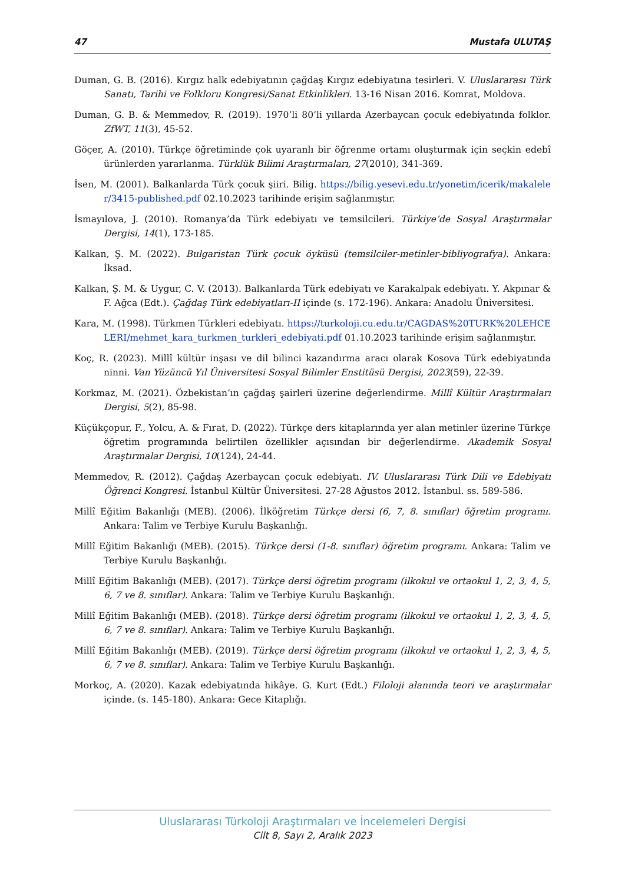47 Mustafa ULUTAŞ
Duman, G. B. (2016). Kırgız halk edebiyatının çağdaş Kırgız edebiyatına tesirleri. V. Uluslararası Türk Sanatı, Tarihi ve Folkloru Kongresi/Sanat Etkinlikleri. 13-16 Nisan 2016. Komrat, Moldova.
Duman, G. B. & Memmedov, R. (2019). 1970’li 80’li yıllarda Azerbaycan çocuk edebiyatında folklor. ZfWT, 11(3), 45-52.
Göçer, A. (2010). Türkçe öğretiminde çok uyaranlı bir öğrenme ortamı oluşturmak için seçkin edebî ürünlerden yararlanma. Türklük Bilimi Araştırmaları, 27(2010), 341-369.
İsen, M. (2001). Balkanlarda Türk çocuk şiiri. Bilig. https://bilig.yesevi.edu.tr/yonetim/icerik/makaleler/3415-published.pdf 02.10.2023 tarihinde erişim sağlanmıştır.
İsmayılova, J. (2010). Romanya’da Türk edebiyatı ve temsilcileri. Türkiye’de Sosyal Araştırmalar Dergisi, 14(1), 173-185.
Kalkan, Ş. M. (2022). Bulgaristan Türk çocuk öyküsü (temsilciler-metinler-bibliyografya). Ankara: İksad.
Kalkan, Ş. M. & Uygur, C. V. (2013). Balkanlarda Türk edebiyatı ve Karakalpak edebiyatı. Y. Akpınar & F. Ağca (Edt.). Çağdaş Türk edebiyatları-II içinde (s. 172-196). Ankara: Anadolu Üniversitesi.
Kara, M. (1998). Türkmen Türkleri edebiyatı. https://turkoloji.cu.edu.tr/CAGDAS%20TURK%20LEHCELERI/mehmet_kara_turkmen_turkleri_edebiyati.pdf 01.10.2023 tarihinde erişim sağlanmıştır.
Koç, R. (2023). Millî kültür inşası ve dil bilinci kazandırma aracı olarak Kosova Türk edebiyatında ninni. Van Yüzüncü Yıl Üniversitesi Sosyal Bilimler Enstitüsü Dergisi, 2023(59), 22-39.
Korkmaz, M. (2021). Özbekistan’ın çağdaş şairleri üzerine değerlendirme. Millî Kültür Araştırmaları Dergisi, 5(2), 85-98.
Küçükçopur, F., Yolcu, A. & Fırat, D. (2022). Türkçe ders kitaplarında yer alan metinler üzerine Türkçe öğretim programında belirtilen özellikler açısından bir değerlendirme. Akademik Sosyal Araştırmalar Dergisi, 10(124), 24-44.
Memmedov, R. (2012). Çağdaş Azerbaycan çocuk edebiyatı. IV. Uluslararası Türk Dili ve Edebiyatı Öğrenci Kongresi. İstanbul Kültür Üniversitesi. 27-28 Ağustos 2012. İstanbul. ss. 589-586.
Millî Eğitim Bakanlığı (MEB). (2006). İlköğretim Türkçe dersi (6, 7, 8. sınıflar) öğretim programı. Ankara: Talim ve Terbiye Kurulu Başkanlığı.
Millî Eğitim Bakanlığı (MEB). (2015). Türkçe dersi (1-8. sınıflar) öğretim programı. Ankara: Talim ve Terbiye Kurulu Başkanlığı.
Millî Eğitim Bakanlığı (MEB). (2017). Türkçe dersi öğretim programı (ilkokul ve ortaokul 1, 2, 3, 4, 5, 6, 7 ve 8. sınıflar). Ankara: Talim ve Terbiye Kurulu Başkanlığı.
Millî Eğitim Bakanlığı (MEB). (2018). Türkçe dersi öğretim programı (ilkokul ve ortaokul 1, 2, 3, 4, 5, 6, 7 ve 8. sınıflar). Ankara: Talim ve Terbiye Kurulu Başkanlığı.
Millî Eğitim Bakanlığı (MEB). (2019). Türkçe dersi öğretim programı (ilkokul ve ortaokul 1, 2, 3, 4, 5, 6, 7 ve 8. sınıflar). Ankara: Talim ve Terbiye Kurulu Başkanlığı.
Morkoç, A. (2020). Kazak edebiyatında hikâye. G. Kurt (Edt.) Filoloji alanında teori ve araştırmalar içinde. (s. 145-180). Ankara: Gece Kitaplığı.
Uluslararası Türkoloji Araştırmaları ve İncelemeleri Dergisi
Cilt 8, Sayı 2, Aralık 2023